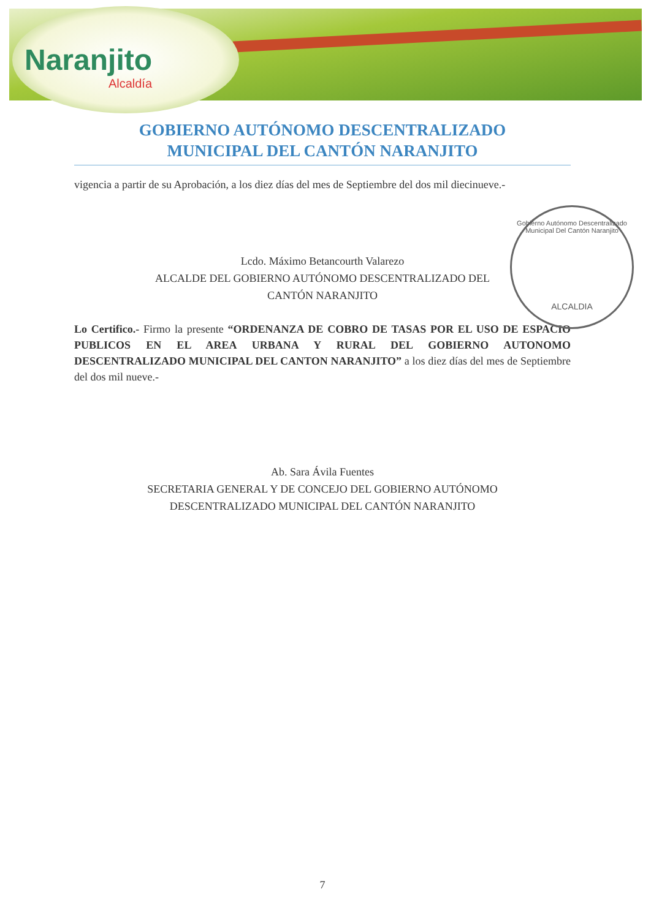Naranjito
Alcaldía
GOBIERNO AUTÓNOMO DESCENTRALIZADO
MUNICIPAL DEL CANTÓN NARANJITO
vigencia a partir de su Aprobación, a los diez días del mes de Septiembre del dos mil diecinueve.-
Lcdo. Máximo Betancourth Valarezo
ALCALDE DEL GOBIERNO AUTÓNOMO DESCENTRALIZADO DEL
CANTÓN NARANJITO
Lo Certifico.- Firmo la presente “ORDENANZA DE COBRO DE TASAS POR EL USO DE ESPACIO PUBLICOS EN EL AREA URBANA Y RURAL DEL GOBIERNO AUTONOMO DESCENTRALIZADO MUNICIPAL DEL CANTON NARANJITO” a los diez días del mes de Septiembre del dos mil nueve.-
Ab. Sara Ávila Fuentes
SECRETARIA GENERAL Y DE CONCEJO DEL GOBIERNO AUTÓNOMO
DESCENTRALIZADO MUNICIPAL DEL CANTÓN NARANJITO
7
Gobierno Autónomo Descentralizado
Municipal Del Cantón Naranjito
ALCALDIA